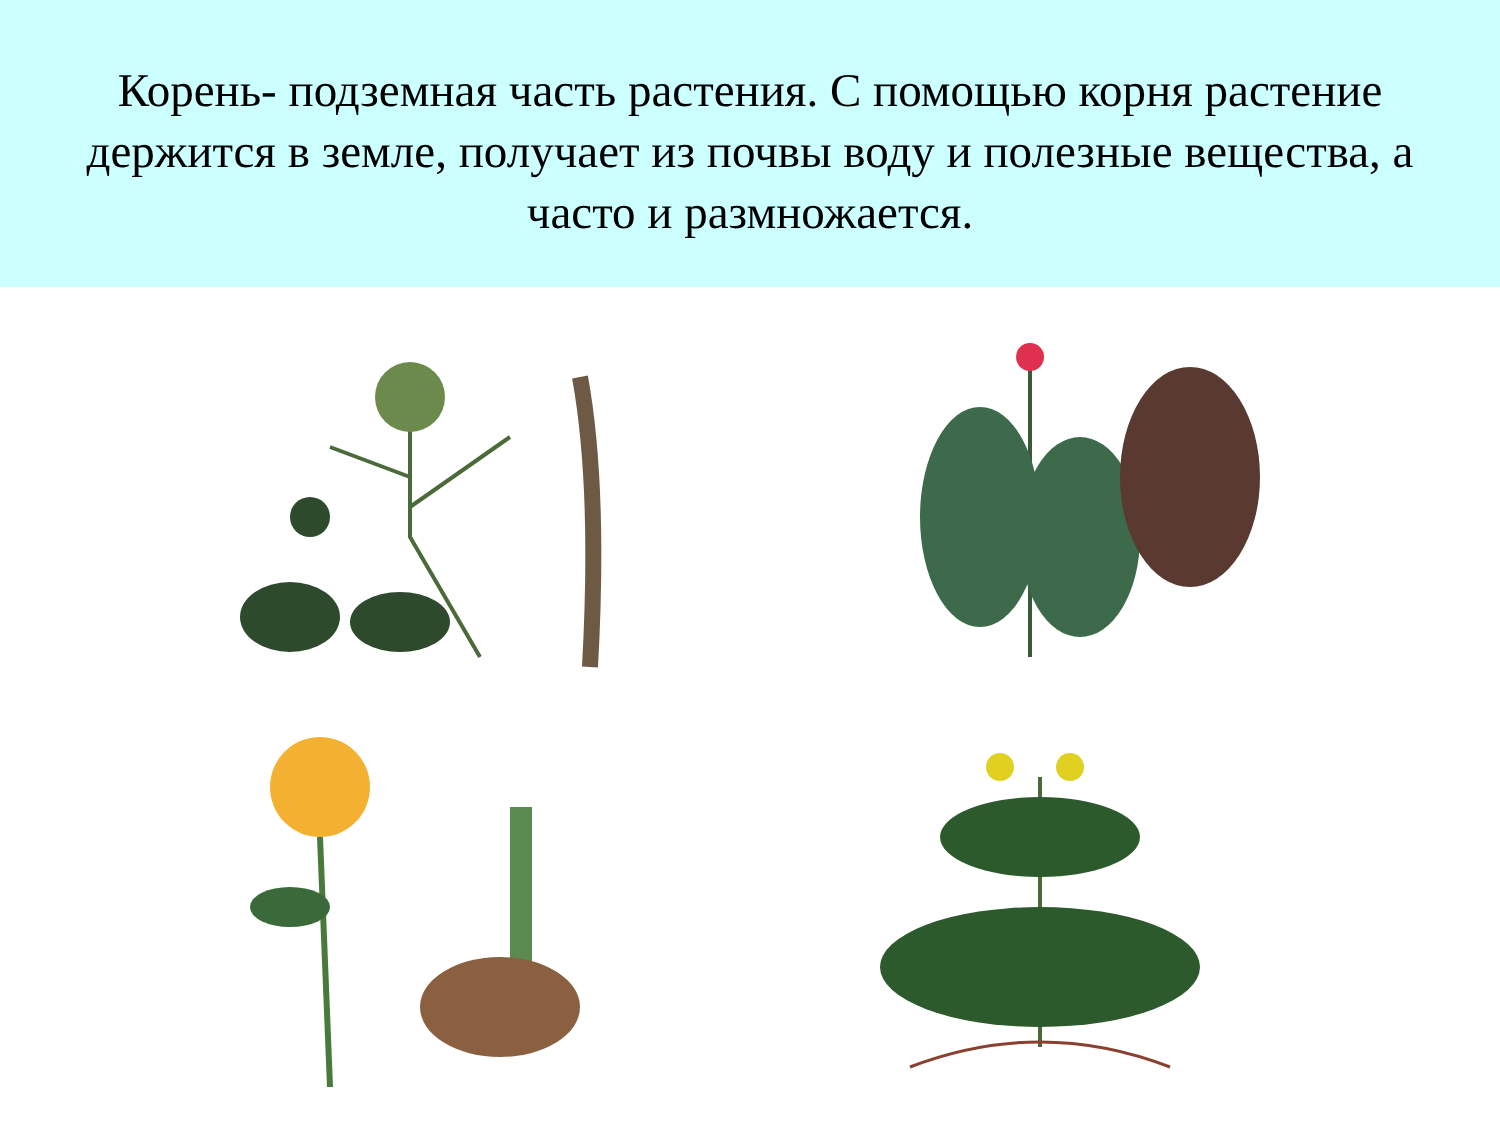Корень- подземная часть растения. С помощью корня растение держится в земле, получает из почвы воду и полезные вещества, а часто и размножается.